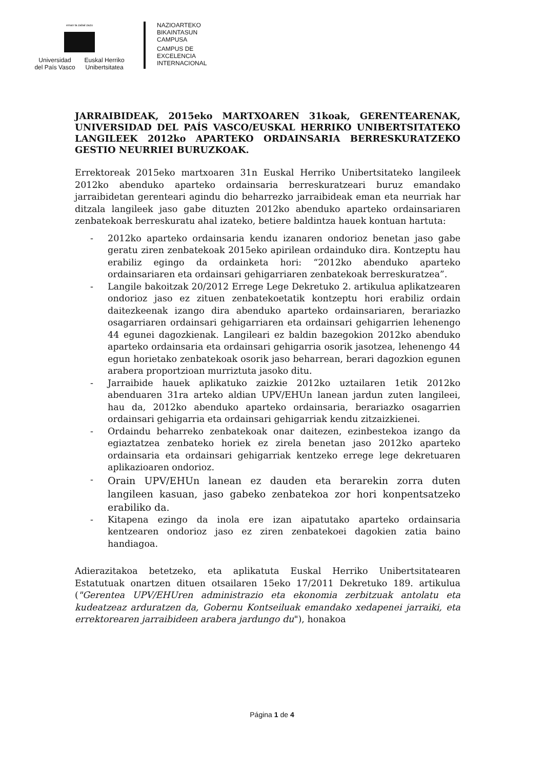eman ta zabal zazu
Universidad
del País Vasco
Euskal Herriko
Unibertsitatea
NAZIOARTEKO
BIKAINTASUN
CAMPUSA
CAMPUS DE
EXCELENCIA
INTERNACIONAL
JARRAIBIDEAK, 2015eko MARTXOAREN 31koak, GERENTEARENAK, UNIVERSIDAD DEL PAÍS VASCO/EUSKAL HERRIKO UNIBERTSITATEKO LANGILEEK 2012ko APARTEKO ORDAINSARIA BERRESKURATZEKO GESTIO NEURRIEI BURUZKOAK.
Errektoreak 2015eko martxoaren 31n Euskal Herriko Unibertsitateko langileek 2012ko abenduko aparteko ordainsaria berreskuratzeari buruz emandako jarraibidetan gerenteari agindu dio beharrezko jarraibideak eman eta neurriak har ditzala langileek jaso gabe dituzten 2012ko abenduko aparteko ordainsariaren zenbatekoak berreskuratu ahal izateko, betiere baldintza hauek kontuan hartuta:
- 2012ko aparteko ordainsaria kendu izanaren ondorioz benetan jaso gabe geratu ziren zenbatekoak 2015eko apirilean ordainduko dira. Kontzeptu hau erabiliz egingo da ordainketa hori: “2012ko abenduko aparteko ordainsariaren eta ordainsari gehigarriaren zenbatekoak berreskuratzea”.
- Langile bakoitzak 20/2012 Errege Lege Dekretuko 2. artikulua aplikatzearen ondorioz jaso ez zituen zenbatekoetatik kontzeptu hori erabiliz ordain daitezkeenak izango dira abenduko aparteko ordainsariaren, berariazko osagarriaren ordainsari gehigarriaren eta ordainsari gehigarrien lehenengo 44 egunei dagozkienak. Langileari ez baldin bazegokion 2012ko abenduko aparteko ordainsaria eta ordainsari gehigarria osorik jasotzea, lehenengo 44 egun horietako zenbatekoak osorik jaso beharrean, berari dagozkion egunen arabera proportzioan murriztuta jasoko ditu.
- Jarraibide hauek aplikatuko zaizkie 2012ko uztailaren 1etik 2012ko abenduaren 31ra arteko aldian UPV/EHUn lanean jardun zuten langileei, hau da, 2012ko abenduko aparteko ordainsaria, berariazko osagarrien ordainsari gehigarria eta ordainsari gehigarriak kendu zitzaizkienei.
- Ordaindu beharreko zenbatekoak onar daitezen, ezinbestekoa izango da egiaztatzea zenbateko horiek ez zirela benetan jaso 2012ko aparteko ordainsaria eta ordainsari gehigarriak kentzeko errege lege dekretuaren aplikazioaren ondorioz.
- Orain UPV/EHUn lanean ez dauden eta berarekin zorra duten langileen kasuan, jaso gabeko zenbatekoa zor hori konpentsatzeko erabiliko da.
- Kitapena ezingo da inola ere izan aipatutako aparteko ordainsaria kentzearen ondorioz jaso ez ziren zenbatekoei dagokien zatia baino handiagoa.
Adierazitakoa betetzeko, eta aplikatuta Euskal Herriko Unibertsitatearen Estatutuak onartzen dituen otsailaren 15eko 17/2011 Dekretuko 189. artikulua ("Gerentea UPV/EHUren administrazio eta ekonomia zerbitzuak antolatu eta kudeatzeaz arduratzen da, Gobernu Kontseiluak emandako xedapenei jarraiki, eta errektorearen jarraibideen arabera jardungo du"), honakoa
Página 1 de 4